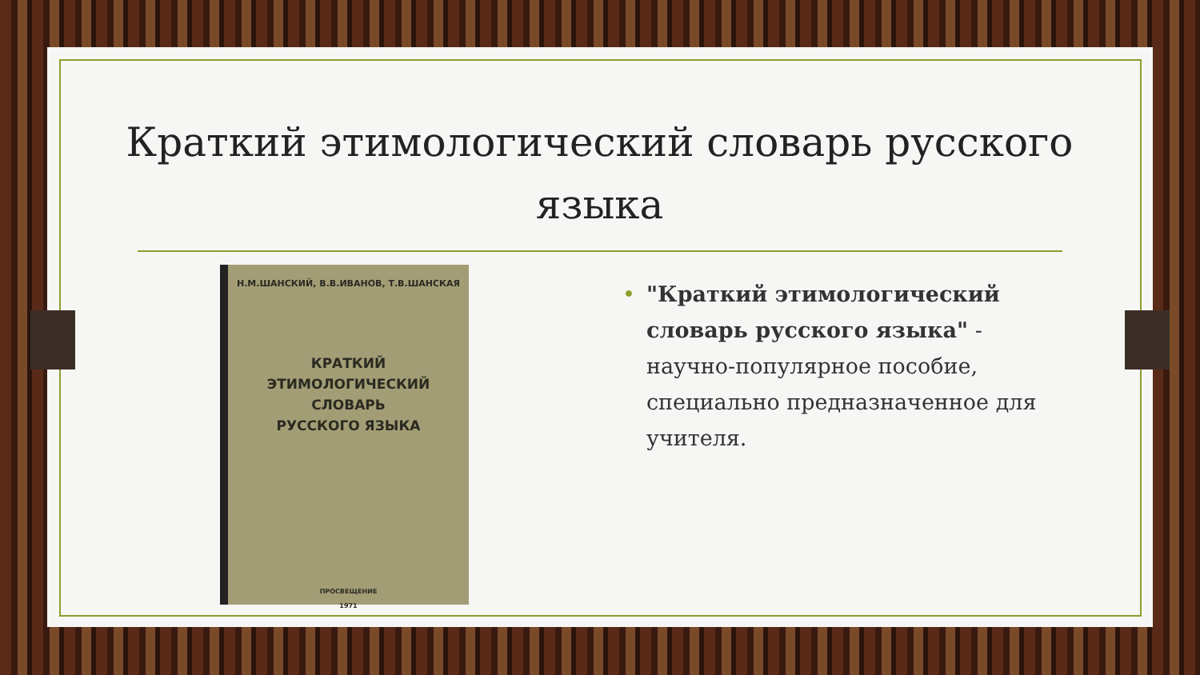Краткий этимологический словарь русского языка
Н.М.ШАНСКИЙ, В.В.ИВАНОВ, Т.В.ШАНСКАЯ
КРАТКИЙ
ЭТИМОЛОГИЧЕСКИЙ
СЛОВАРЬ
РУССКОГО ЯЗЫКА
ПРОСВЕЩЕНИЕ
1971
• "Краткий этимологический словарь русского языка" - научно-популярное пособие, специально предназначенное для учителя.